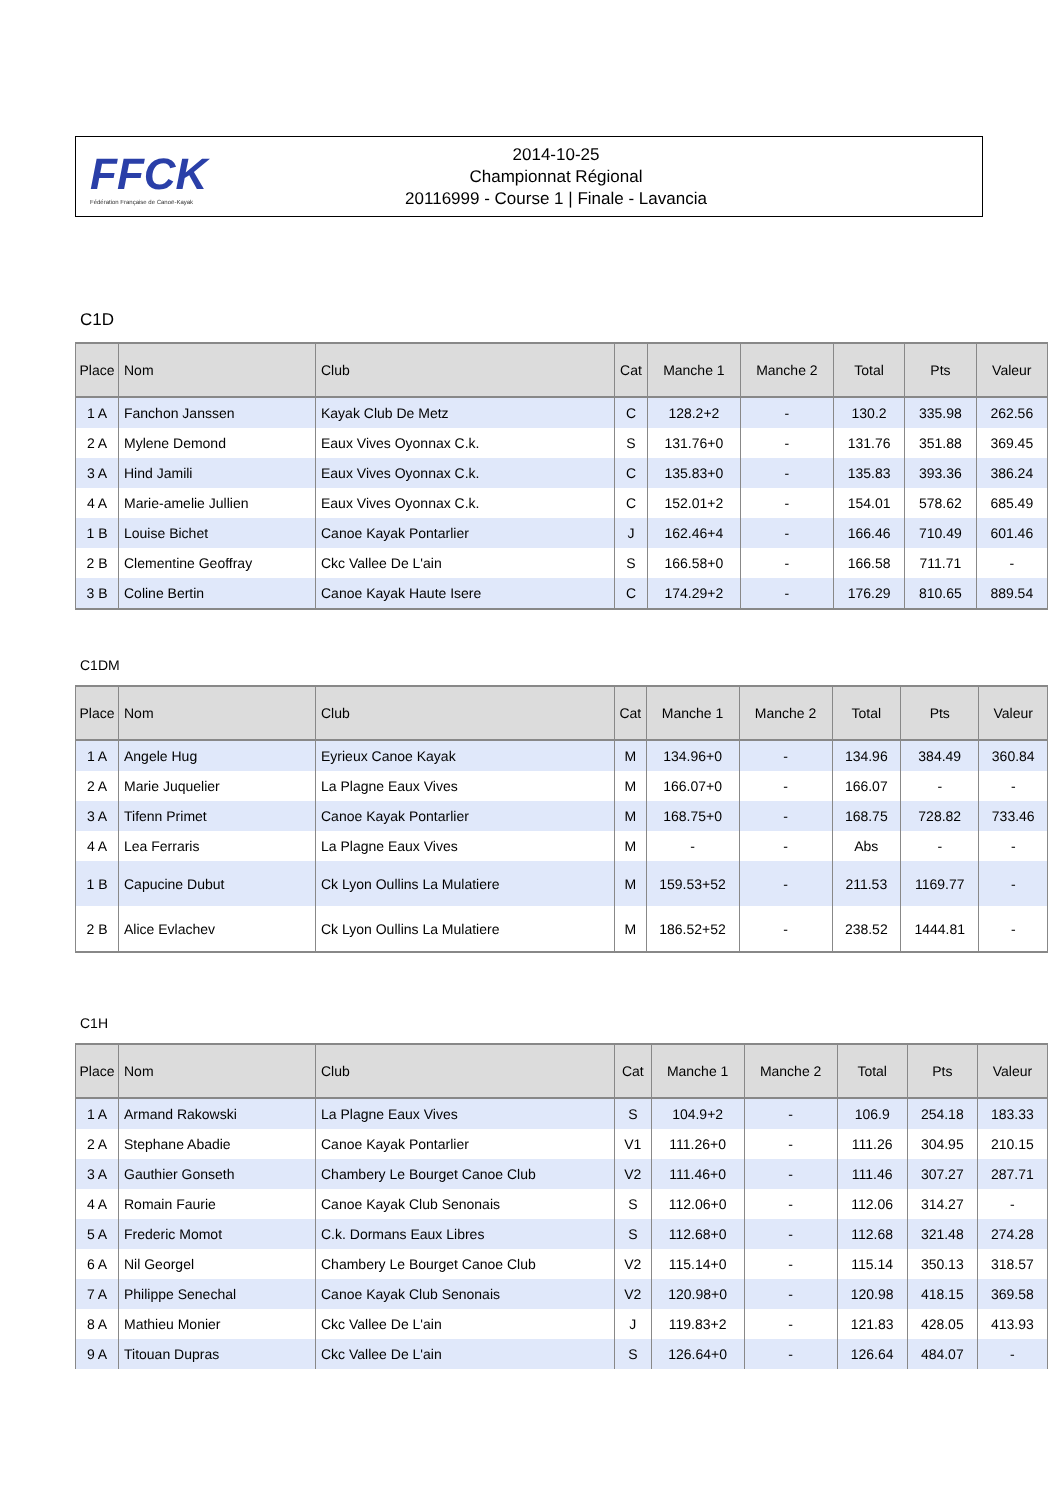FFCK
Fédération Française de Canoë-Kayak
2014-10-25
Championnat Régional
20116999 - Course 1 | Finale - Lavancia
C1D
| Place | Nom | Club | Cat | Manche 1 | Manche 2 | Total | Pts | Valeur |
| --- | --- | --- | --- | --- | --- | --- | --- | --- |
| 1 A | Fanchon Janssen | Kayak Club De Metz | C | 128.2+2 | - | 130.2 | 335.98 | 262.56 |
| 2 A | Mylene Demond | Eaux Vives Oyonnax C.k. | S | 131.76+0 | - | 131.76 | 351.88 | 369.45 |
| 3 A | Hind Jamili | Eaux Vives Oyonnax C.k. | C | 135.83+0 | - | 135.83 | 393.36 | 386.24 |
| 4 A | Marie-amelie Jullien | Eaux Vives Oyonnax C.k. | C | 152.01+2 | - | 154.01 | 578.62 | 685.49 |
| 1 B | Louise Bichet | Canoe Kayak Pontarlier | J | 162.46+4 | - | 166.46 | 710.49 | 601.46 |
| 2 B | Clementine Geoffray | Ckc Vallee De L'ain | S | 166.58+0 | - | 166.58 | 711.71 | - |
| 3 B | Coline Bertin | Canoe Kayak Haute Isere | C | 174.29+2 | - | 176.29 | 810.65 | 889.54 |
C1DM
| Place | Nom | Club | Cat | Manche 1 | Manche 2 | Total | Pts | Valeur |
| --- | --- | --- | --- | --- | --- | --- | --- | --- |
| 1 A | Angele Hug | Eyrieux Canoe Kayak | M | 134.96+0 | - | 134.96 | 384.49 | 360.84 |
| 2 A | Marie Juquelier | La Plagne Eaux Vives | M | 166.07+0 | - | 166.07 | - | - |
| 3 A | Tifenn Primet | Canoe Kayak Pontarlier | M | 168.75+0 | - | 168.75 | 728.82 | 733.46 |
| 4 A | Lea Ferraris | La Plagne Eaux Vives | M | - | - | Abs | - | - |
| 1 B | Capucine Dubut | Ck Lyon Oullins La Mulatiere | M | 159.53+52 | - | 211.53 | 1169.77 | - |
| 2 B | Alice Evlachev | Ck Lyon Oullins La Mulatiere | M | 186.52+52 | - | 238.52 | 1444.81 | - |
C1H
| Place | Nom | Club | Cat | Manche 1 | Manche 2 | Total | Pts | Valeur |
| --- | --- | --- | --- | --- | --- | --- | --- | --- |
| 1 A | Armand Rakowski | La Plagne Eaux Vives | S | 104.9+2 | - | 106.9 | 254.18 | 183.33 |
| 2 A | Stephane Abadie | Canoe Kayak Pontarlier | V1 | 111.26+0 | - | 111.26 | 304.95 | 210.15 |
| 3 A | Gauthier Gonseth | Chambery Le Bourget Canoe Club | V2 | 111.46+0 | - | 111.46 | 307.27 | 287.71 |
| 4 A | Romain Faurie | Canoe Kayak Club Senonais | S | 112.06+0 | - | 112.06 | 314.27 | - |
| 5 A | Frederic Momot | C.k. Dormans Eaux Libres | S | 112.68+0 | - | 112.68 | 321.48 | 274.28 |
| 6 A | Nil Georgel | Chambery Le Bourget Canoe Club | V2 | 115.14+0 | - | 115.14 | 350.13 | 318.57 |
| 7 A | Philippe Senechal | Canoe Kayak Club Senonais | V2 | 120.98+0 | - | 120.98 | 418.15 | 369.58 |
| 8 A | Mathieu Monier | Ckc Vallee De L'ain | J | 119.83+2 | - | 121.83 | 428.05 | 413.93 |
| 9 A | Titouan Dupras | Ckc Vallee De L'ain | S | 126.64+0 | - | 126.64 | 484.07 | - |